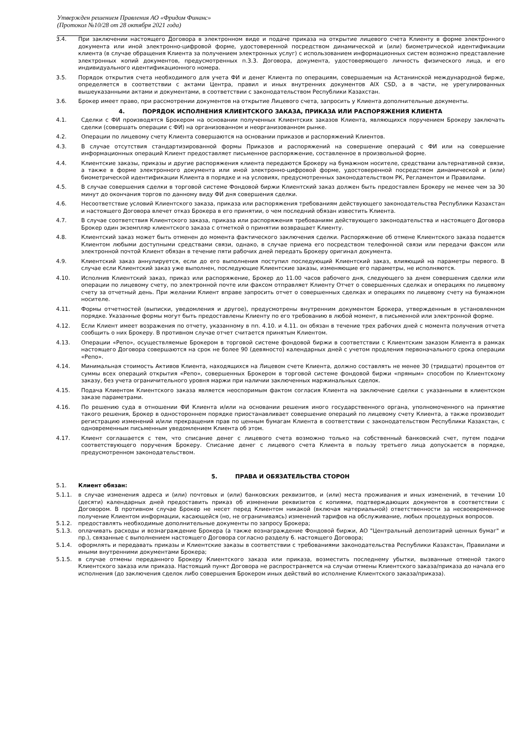Утвержден решением Правления АО «Фридом Финанс»
(Протокол №10/28 от 28 октября 2021 года)
3.4. При заключении настоящего Договора в электронном виде и подаче приказа на открытие лицевого счета Клиенту в форме электронного документа или иной электронно-цифровой форме, удостоверенной посредством динамической и (или) биометрической идентификации клиента (в случае обращения Клиента за получением электронных услуг) с использованием информационных систем возможно представление электронных копий документов, предусмотренных п.3.3. Договора, документа, удостоверяющего личность физического лица, и его индивидуального идентификационного номера.
3.5. Порядок открытия счета необходимого для учета ФИ и денег Клиента по операциям, совершаемым на Астанинской международной бирже, определяется в соответствии с актами Центра, правил и иных внутренних документов AIX CSD, а в части, не урегулированных вышеуказанными актами и документами, в соответствии с законодательством Республики Казахстан.
3.6. Брокер имеет право, при рассмотрении документов на открытие Лицевого счета, запросить у Клиента дополнительные документы.
4. ПОРЯДОК ИСПОЛНЕНИЯ КЛИЕНТСКОГО ЗАКАЗА, ПРИКАЗА ИЛИ РАСПОРЯЖЕНИЯ КЛИЕНТА
4.1. Сделки с ФИ производятся Брокером на основании полученных Клиентских заказов Клиента, являющихся поручением Брокеру заключать сделки (совершать операции с ФИ) на организованном и неорганизованном рынке.
4.2. Операции по лицевому счету Клиента совершаются на основании приказов и распоряжений Клиентов.
4.3. В случае отсутствия стандартизированной формы Приказов и распоряжений на совершение операций с ФИ или на совершение информационных операций Клиент предоставляет письменное распоряжение, составленное в произвольной форме.
4.4. Клиентские заказы, приказы и другие распоряжения клиента передаются Брокеру на бумажном носителе, средствами альтернативной связи, а также в форме электронного документа или иной электронно-цифровой форме, удостоверенной посредством динамической и (или) биометрической идентификации Клиента в порядке и на условиях, предусмотренных законодательством РК, Регламентом и Правилами.
4.5. В случае совершения сделки в торговой системе Фондовой биржи Клиентский заказ должен быть предоставлен Брокеру не менее чем за 30 минут до окончания торгов по данному виду ФИ дня совершения сделки.
4.6. Несоответствие условий Клиентского заказа, приказа или распоряжения требованиям действующего законодательства Республики Казахстан и настоящего Договора влечет отказ Брокера в его принятии, о чем последний обязан известить Клиента.
4.7. В случае соответствия Клиентского заказа, приказа или распоряжения требованиям действующего законодательства и настоящего Договора Брокер один экземпляр клиентского заказа с отметкой о принятии возвращает Клиенту.
4.8. Клиентский заказ может быть отменен до момента фактического заключения сделки. Распоряжение об отмене Клиентского заказа подается Клиентом любыми доступными средствами связи, однако, в случае приема его посредством телефонной связи или передачи факсом или электронной почтой Клиент обязан в течение пяти рабочих дней передать Брокеру оригинал документа.
4.9. Клиентский заказ аннулируется, если до его выполнения поступил последующий Клиентский заказ, влияющий на параметры первого. В случае если Клиентский заказ уже выполнен, последующие Клиентские заказы, изменяющие его параметры, не исполняются.
4.10. Исполнив Клиентский заказ, приказ или распоряжение, Брокер до 11.00 часов рабочего дня, следующего за днем совершения сделки или операции по лицевому счету, по электронной почте или факсом отправляет Клиенту Отчет о совершенных сделках и операциях по лицевому счету за отчетный день. При желании Клиент вправе запросить отчет о совершенных сделках и операциях по лицевому счету на бумажном носителе.
4.11. Формы отчетностей (выписки, уведомления и другое), предусмотрены внутренним документом Брокера, утвержденным в установленном порядке. Указанные формы могут быть предоставлены Клиенту по его требованию в любой момент, в письменной или электронной форме.
4.12. Если Клиент имеет возражения по отчету, указанному в пп. 4.10. и 4.11. он обязан в течение трех рабочих дней с момента получения отчета сообщить о них Брокеру. В противном случае отчет считается принятым Клиентом.
4.13. Операции «Репо», осуществляемые Брокером в торговой системе фондовой биржи в соответствии с Клиентским заказом Клиента в рамках настоящего Договора совершаются на срок не более 90 (девяносто) календарных дней с учетом продления первоначального срока операции «Репо».
4.14. Минимальная стоимость Активов Клиента, находящихся на Лицевом счете Клиента, должно составлять не менее 30 (тридцати) процентов от суммы всех операций открытия «Репо», совершенных Брокером в торговой системе фондовой биржи «прямым» способом по Клиентскому заказу, без учета ограничительного уровня маржи при наличии заключенных маржинальных сделок.
4.15. Подача Клиентом Клиентского заказа является неоспоримым фактом согласия Клиента на заключение сделки с указанными в клиентском заказе параметрами.
4.16. По решению суда в отношении ФИ Клиента и/или на основании решения иного государственного органа, уполномоченного на принятие такого решения, Брокер в одностороннем порядке приостанавливает совершение операций по лицевому счету Клиента, а также производит регистрацию изменений и/или прекращения прав по ценным бумагам Клиента в соответствии с законодательством Республики Казахстан, с одновременным письменным уведомлением Клиента об этом.
4.17. Клиент соглашается с тем, что списание денег с лицевого счета возможно только на собственный банковский счет, путем подачи соответствующего поручения Брокеру. Списание денег с лицевого счета Клиента в пользу третьего лица допускается в порядке, предусмотренном законодательством.
5. ПРАВА И ОБЯЗАТЕЛЬСТВА СТОРОН
5.1. Клиент обязан:
5.1.1. в случае изменения адреса и (или) почтовых и (или) банковских реквизитов, и (или) места проживания и иных изменений, в течении 10 (десяти) календарных дней предоставить приказ об изменении реквизитов с копиями, подтверждающих документов в соответствии с Договором. В противном случае Брокер не несет перед Клиентом никакой (включая материальной) ответственности за несвоевременное получение Клиентом информации, касающейся (но, не ограничиваясь) изменений тарифов на обслуживание, любых процедурных вопросов.
5.1.2. предоставлять необходимые дополнительные документы по запросу Брокера;
5.1.3. оплачивать расходы и вознаграждение Брокера (а также вознаграждение Фондовой биржи, АО "Центральный депозитарий ценных бумаг" и пр.), связанные с выполнением настоящего Договора согласно разделу 6. настоящего Договора;
5.1.4. оформлять и передавать приказы и Клиентские заказы в соответствии с требованиями законодательства Республики Казахстан, Правилами и иными внутренними документами Брокера;
5.1.5. в случае отмены переданного Брокеру Клиентского заказа или приказа, возместить последнему убытки, вызванные отменой такого Клиентского заказа или приказа. Настоящий пункт Договора не распространяется на случаи отмены Клиентского заказа/приказа до начала его исполнения (до заключения сделок либо совершения Брокером иных действий во исполнение Клиентского заказа/приказа).